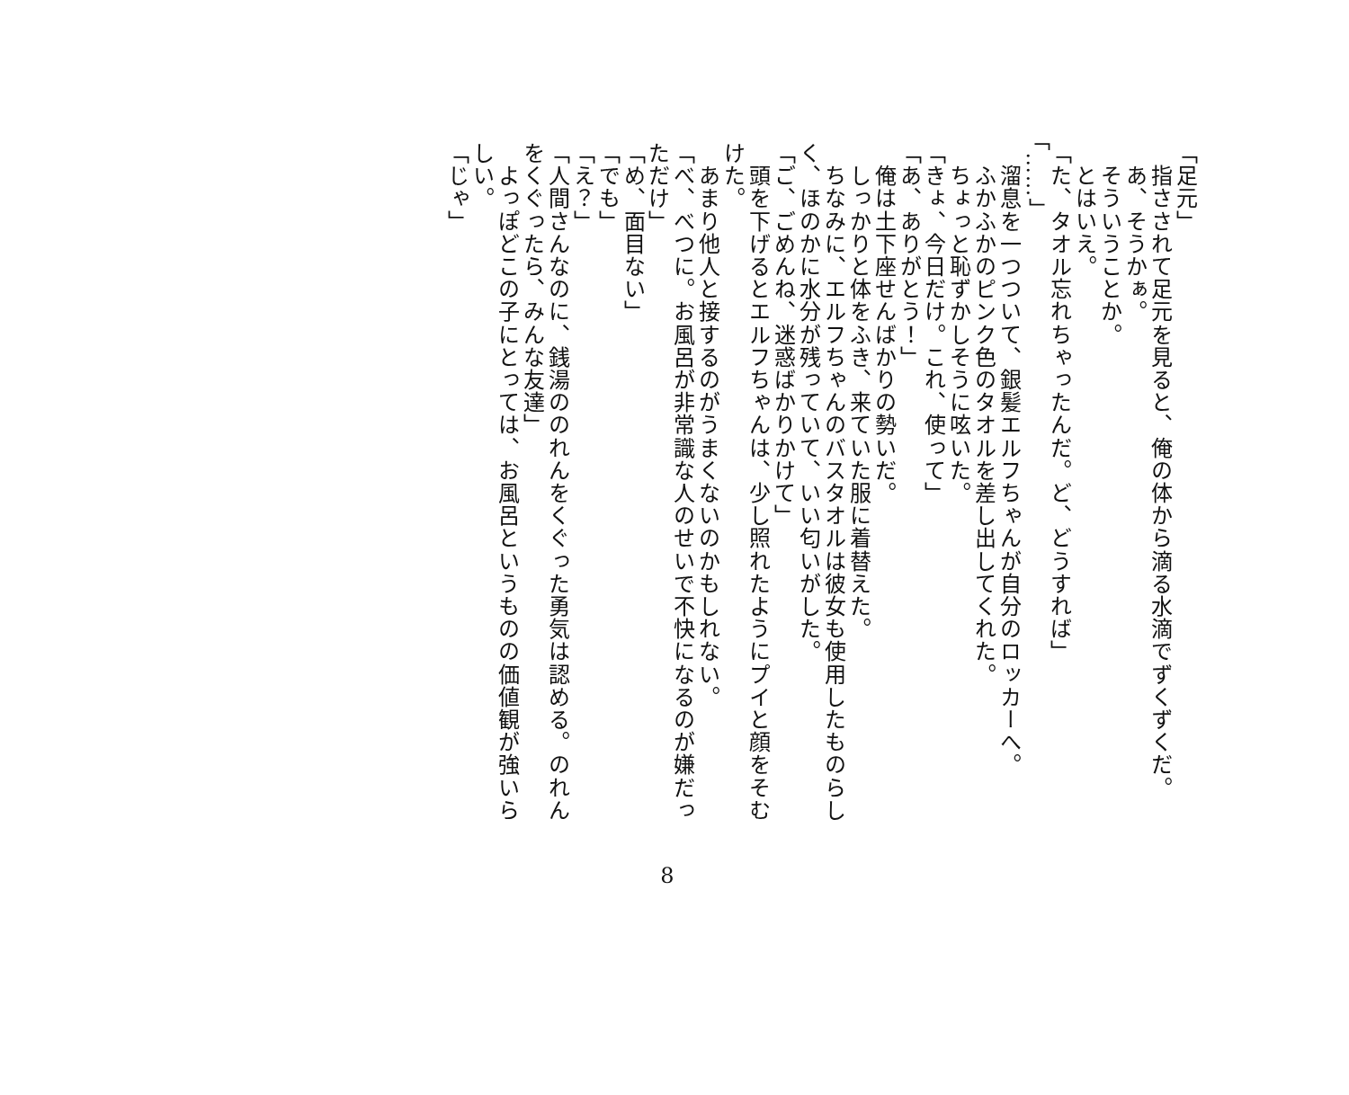「足元」
　指さされて足元を見ると、俺の体から滴る水滴でずくずくだ。
　あ、そうかぁ。
　そういうことか。
　とはいえ。
「た、タオル忘れちゃったんだ。ど、どうすれば」
「……」
　溜息を一つついて、銀髪エルフちゃんが自分のロッカーへ。
　ふかふかのピンク色のタオルを差し出してくれた。
　ちょっと恥ずかしそうに呟いた。
「きょ、今日だけ。これ、使って」
「あ、ありがとう！」
　俺は土下座せんばかりの勢いだ。
　しっかりと体をふき、来ていた服に着替えた。
　ちなみに、エルフちゃんのバスタオルは彼女も使用したものらしく、ほのかに水分が残っていて、いい匂いがした。
「ご、ごめんね、迷惑ばかりかけて」
　頭を下げるとエルフちゃんは、少し照れたようにプイと顔をそむけた。
　あまり他人と接するのがうまくないのかもしれない。
「べ、べつに。お風呂が非常識な人のせいで不快になるのが嫌だっただけ」
「め、面目ない」
「でも」
「え？」
「人間さんなのに、銭湯ののれんをくぐった勇気は認める。のれんをくぐったら、みんな友達」
　よっぽどこの子にとっては、お風呂というものの価値観が強いらしい。
「じゃ」
8